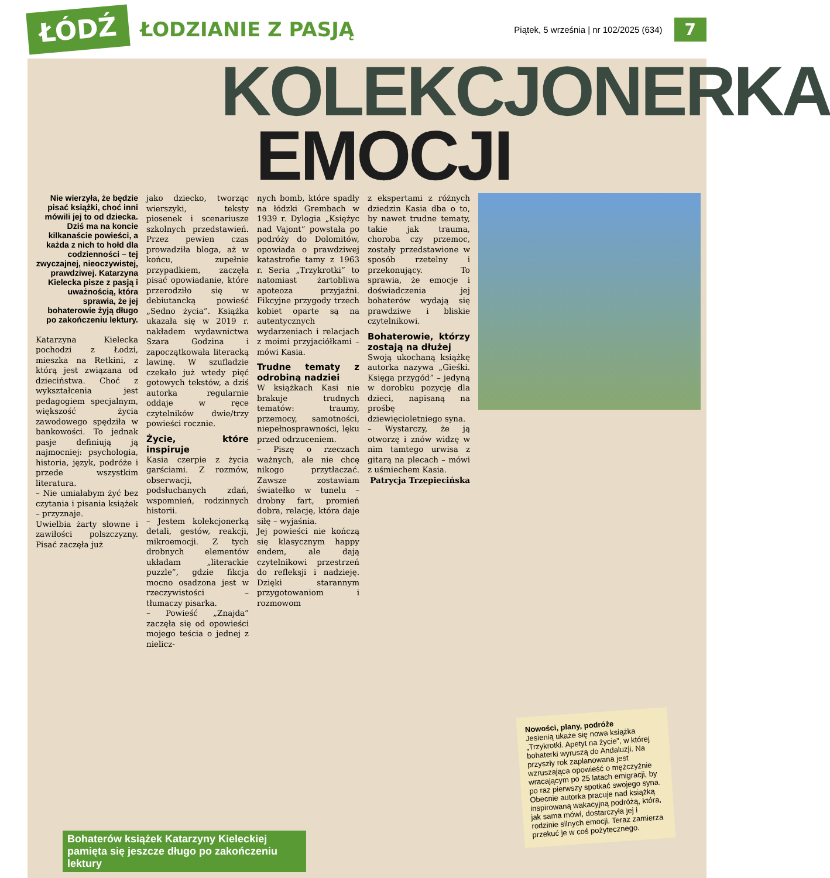ŁÓDŹ
ŁODZIANIE Z PASJĄ
Piątek, 5 września | nr 102/2025 (634)
7
KOLEKCJONERKA
EMOCJI
Nie wierzyła, że będzie pisać książki, choć inni mówili jej to od dziecka. Dziś ma na koncie kilkanaście powieści, a każda z nich to hołd dla codzienności – tej zwyczajnej, nieoczywistej, prawdziwej. Katarzyna Kielecka pisze z pasją i uważnością, która sprawia, że jej bohaterowie żyją długo po zakończeniu lektury.
Katarzyna Kielecka pochodzi z Łodzi, mieszka na Retkini, z którą jest związana od dzieciństwa. Choć z wykształcenia jest pedagogiem specjalnym, większość życia zawodowego spędziła w bankowości. To jednak pasje definiują ją najmocniej: psychologia, historia, język, podróże i przede wszystkim literatura.
– Nie umiałabym żyć bez czytania i pisania książek – przyznaje.
Uwielbia żarty słowne i zawiłości polszczyzny. Pisać zaczęła już
jako dziecko, tworząc wierszyki, teksty piosenek i scenariusze szkolnych przedstawień. Przez pewien czas prowadziła bloga, aż w końcu, zupełnie przypadkiem, zaczęła pisać opowiadanie, które przerodziło się w debiutancką powieść „Sedno życia”. Książka ukazała się w 2019 r. nakładem wydawnictwa Szara Godzina i zapoczątkowała literacką lawinę. W szufladzie czekało już wtedy pięć gotowych tekstów, a dziś autorka regularnie oddaje w ręce czytelników dwie/trzy powieści rocznie.
Życie, które inspiruje
Kasia czerpie z życia garściami. Z rozmów, obserwacji, podsłuchanych zdań, wspomnień, rodzinnych historii.
– Jestem kolekcjonerką detali, gestów, reakcji, mikroemocji. Z tych drobnych elementów układam „literackie puzzle”, gdzie fikcja mocno osadzona jest w rzeczywistości – tłumaczy pisarka.
– Powieść „Znajda” zaczęła się od opowieści mojego teścia o jednej z nielicz-
nych bomb, które spadły na łódzki Grembach w 1939 r. Dylogia „Księżyc nad Vajont” powstała po podróży do Dolomitów, opowiada o prawdziwej katastrofie tamy z 1963 r. Seria „Trzykrotki” to natomiast żartobliwa apoteoza przyjaźni. Fikcyjne przygody trzech kobiet oparte są na autentycznych wydarzeniach i relacjach z moimi przyjaciółkami – mówi Kasia.
Trudne tematy z odrobiną nadziei
W książkach Kasi nie brakuje trudnych tematów: traumy, przemocy, samotności, niepełnosprawności, lęku przed odrzuceniem.
– Piszę o rzeczach ważnych, ale nie chcę nikogo przytłaczać. Zawsze zostawiam światełko w tunelu – drobny fart, promień dobra, relację, która daje siłę – wyjaśnia.
Jej powieści nie kończą się klasycznym happy endem, ale dają czytelnikowi przestrzeń do refleksji i nadzieję. Dzięki starannym przygotowaniom i rozmowom
z ekspertami z różnych dziedzin Kasia dba o to, by nawet trudne tematy, takie jak trauma, choroba czy przemoc, zostały przedstawione w sposób rzetelny i przekonujący. To sprawia, że emocje i doświadczenia jej bohaterów wydają się prawdziwe i bliskie czytelnikowi.
Bohaterowie, którzy zostają na dłużej
Swoją ukochaną książkę autorka nazywa „Gieśki. Księga przygód” – jedyną w dorobku pozycję dla dzieci, napisaną na prośbę dziewięcioletniego syna.
– Wystarczy, że ją otworzę i znów widzę w nim tamtego urwisa z gitarą na plecach – mówi z uśmiechem Kasia.
Patrycja Trzepiecińska
Nowości, plany, podróże
Jesienią ukaże się nowa książka „Trzykrotki. Apetyt na życie”, w której bohaterki wyruszą do Andaluzji. Na przyszły rok zaplanowana jest wzruszająca opowieść o mężczyźnie wracającym po 25 latach emigracji, by po raz pierwszy spotkać swojego syna. Obecnie autorka pracuje nad książką inspirowaną wakacyjną podróżą, która, jak sama mówi, dostarczyła jej i rodzinie silnych emocji. Teraz zamierza przekuć je w coś pożytecznego.
Bohaterów książek Katarzyny Kieleckiej pamięta się jeszcze długo po zakończeniu lektury